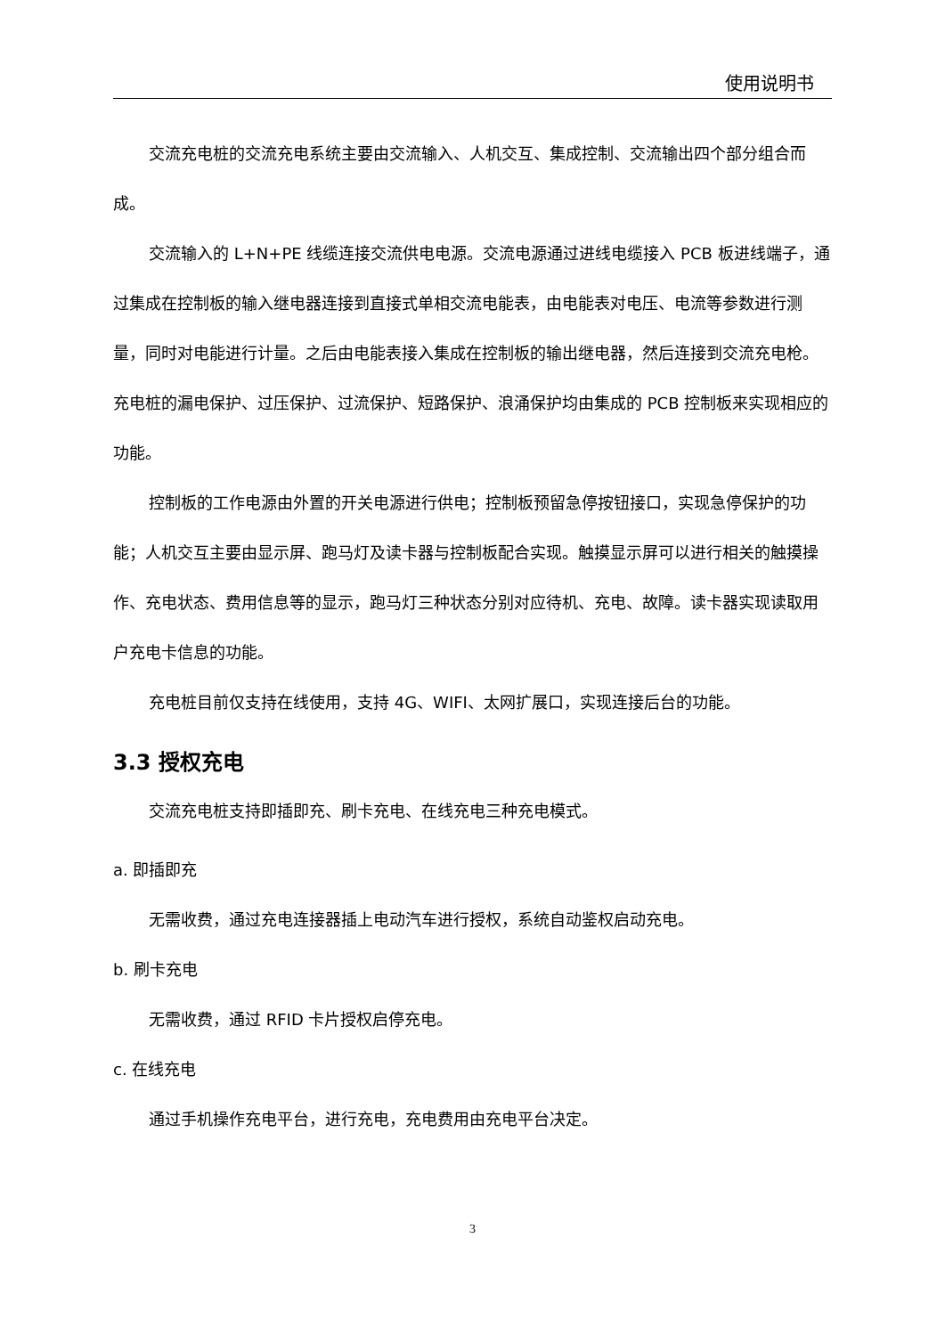使用说明书
交流充电桩的交流充电系统主要由交流输入、人机交互、集成控制、交流输出四个部分组合而成。
交流输入的 L+N+PE 线缆连接交流供电电源。交流电源通过进线电缆接入 PCB 板进线端子，通过集成在控制板的输入继电器连接到直接式单相交流电能表，由电能表对电压、电流等参数进行测量，同时对电能进行计量。之后由电能表接入集成在控制板的输出继电器，然后连接到交流充电枪。充电桩的漏电保护、过压保护、过流保护、短路保护、浪涌保护均由集成的 PCB 控制板来实现相应的功能。
控制板的工作电源由外置的开关电源进行供电；控制板预留急停按钮接口，实现急停保护的功能；人机交互主要由显示屏、跑马灯及读卡器与控制板配合实现。触摸显示屏可以进行相关的触摸操作、充电状态、费用信息等的显示，跑马灯三种状态分别对应待机、充电、故障。读卡器实现读取用户充电卡信息的功能。
充电桩目前仅支持在线使用，支持 4G、WIFI、太网扩展口，实现连接后台的功能。
3.3 授权充电
交流充电桩支持即插即充、刷卡充电、在线充电三种充电模式。
a. 即插即充
无需收费，通过充电连接器插上电动汽车进行授权，系统自动鉴权启动充电。
b. 刷卡充电
无需收费，通过 RFID 卡片授权启停充电。
c. 在线充电
通过手机操作充电平台，进行充电，充电费用由充电平台决定。
3